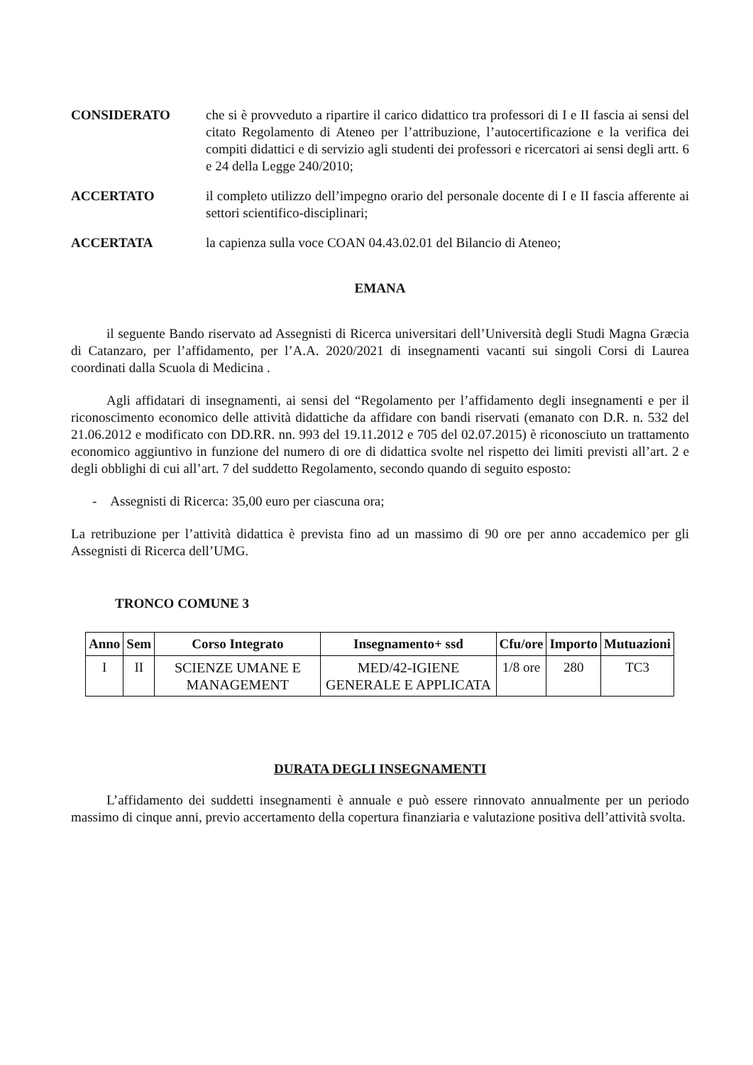CONSIDERATO che si è provveduto a ripartire il carico didattico tra professori di I e II fascia ai sensi del citato Regolamento di Ateneo per l’attribuzione, l’autocertificazione e la verifica dei compiti didattici e di servizio agli studenti dei professori e ricercatori ai sensi degli artt. 6 e 24 della Legge 240/2010;
ACCERTATO il completo utilizzo dell’impegno orario del personale docente di I e II fascia afferente ai settori scientifico-disciplinari;
ACCERTATA la capienza sulla voce COAN 04.43.02.01 del Bilancio di Ateneo;
EMANA
il seguente Bando riservato ad Assegnisti di Ricerca universitari dell’Università degli Studi Magna Græcia di Catanzaro, per l’affidamento, per l’A.A. 2020/2021 di insegnamenti vacanti sui singoli Corsi di Laurea coordinati dalla Scuola di Medicina .
Agli affidatari di insegnamenti, ai sensi del “Regolamento per l’affidamento degli insegnamenti e per il riconoscimento economico delle attività didattiche da affidare con bandi riservati (emanato con D.R. n. 532 del 21.06.2012 e modificato con DD.RR. nn. 993 del 19.11.2012 e 705 del 02.07.2015) è riconosciuto un trattamento economico aggiuntivo in funzione del numero di ore di didattica svolte nel rispetto dei limiti previsti all’art. 2 e degli obblighi di cui all’art. 7 del suddetto Regolamento, secondo quando di seguito esposto:
- Assegnisti di Ricerca: 35,00 euro per ciascuna ora;
La retribuzione per l’attività didattica è prevista fino ad un massimo di 90 ore per anno accademico per gli Assegnisti di Ricerca dell’UMG.
TRONCO COMUNE 3
| Anno | Sem | Corso Integrato | Insegnamento+ ssd | Cfu/ore | Importo | Mutuazioni |
| --- | --- | --- | --- | --- | --- | --- |
| I | II | SCIENZE UMANE E MANAGEMENT | MED/42-IGIENE GENERALE E APPLICATA | 1/8 ore | 280 | TC3 |
DURATA DEGLI INSEGNAMENTI
L’affidamento dei suddetti insegnamenti è annuale e può essere rinnovato annualmente per un periodo massimo di cinque anni, previo accertamento della copertura finanziaria e valutazione positiva dell’attività svolta.